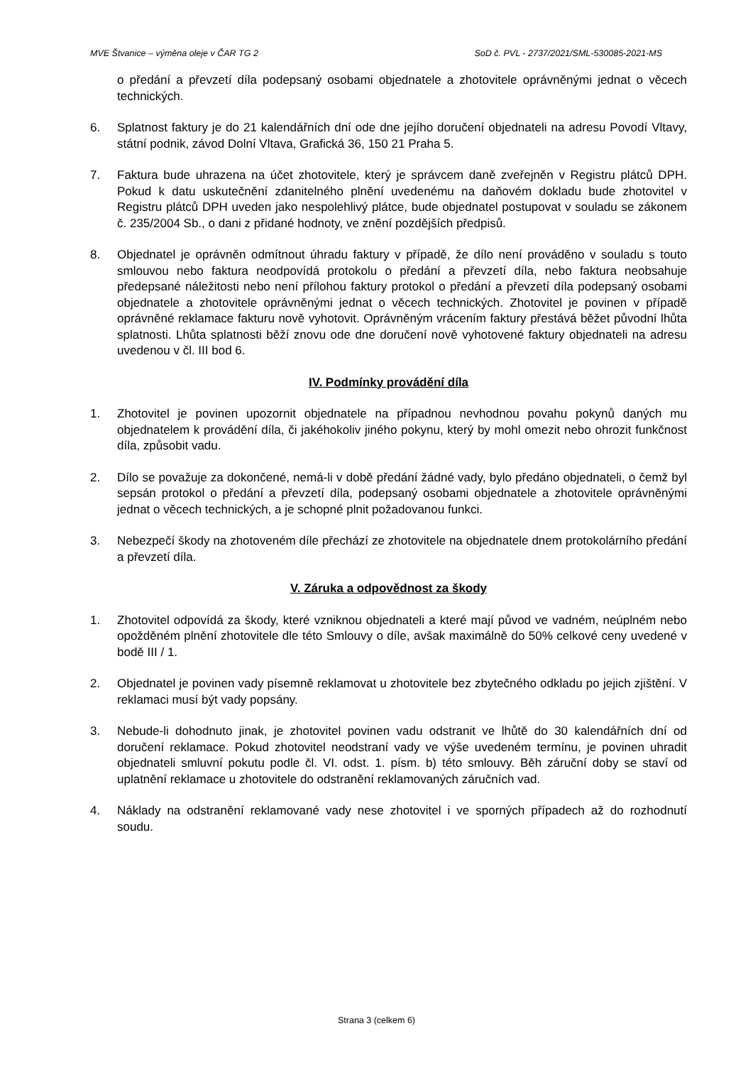MVE Štvanice – výměna oleje v ČAR TG 2 SoD č. PVL - 2737/2021/SML-530085-2021-MS
o předání a převzetí díla podepsaný osobami objednatele a zhotovitele oprávněnými jednat o věcech technických.
6. Splatnost faktury je do 21 kalendářních dní ode dne jejího doručení objednateli na adresu Povodí Vltavy, státní podnik, závod Dolní Vltava, Grafická 36, 150 21 Praha 5.
7. Faktura bude uhrazena na účet zhotovitele, který je správcem daně zveřejněn v Registru plátců DPH. Pokud k datu uskutečnění zdanitelného plnění uvedenému na daňovém dokladu bude zhotovitel v Registru plátců DPH uveden jako nespolehlivý plátce, bude objednatel postupovat v souladu se zákonem č. 235/2004 Sb., o dani z přidané hodnoty, ve znění pozdějších předpisů.
8. Objednatel je oprávněn odmítnout úhradu faktury v případě, že dílo není prováděno v souladu s touto smlouvou nebo faktura neodpovídá protokolu o předání a převzetí díla, nebo faktura neobsahuje předepsané náležitosti nebo není přílohou faktury protokol o předání a převzetí díla podepsaný osobami objednatele a zhotovitele oprávněnými jednat o věcech technických. Zhotovitel je povinen v případě oprávněné reklamace fakturu nově vyhotovit. Oprávněným vrácením faktury přestává běžet původní lhůta splatnosti. Lhůta splatnosti běží znovu ode dne doručení nově vyhotovené faktury objednateli na adresu uvedenou v čl. III bod 6.
IV. Podmínky provádění díla
1. Zhotovitel je povinen upozornit objednatele na případnou nevhodnou povahu pokynů daných mu objednatelem k provádění díla, či jakéhokoliv jiného pokynu, který by mohl omezit nebo ohrozit funkčnost díla, způsobit vadu.
2. Dílo se považuje za dokončené, nemá-li v době předání žádné vady, bylo předáno objednateli, o čemž byl sepsán protokol o předání a převzetí díla, podepsaný osobami objednatele a zhotovitele oprávněnými jednat o věcech technických, a je schopné plnit požadovanou funkci.
3. Nebezpečí škody na zhotoveném díle přechází ze zhotovitele na objednatele dnem protokolárního předání a převzetí díla.
V. Záruka a odpovědnost za škody
1. Zhotovitel odpovídá za škody, které vzniknou objednateli a které mají původ ve vadném, neúplném nebo opožděném plnění zhotovitele dle této Smlouvy o díle, avšak maximálně do 50% celkové ceny uvedené v bodě III / 1.
2. Objednatel je povinen vady písemně reklamovat u zhotovitele bez zbytečného odkladu po jejich zjištění. V reklamaci musí být vady popsány.
3. Nebude-li dohodnuto jinak, je zhotovitel povinen vadu odstranit ve lhůtě do 30 kalendářních dní od doručení reklamace. Pokud zhotovitel neodstraní vady ve výše uvedeném termínu, je povinen uhradit objednateli smluvní pokutu podle čl. VI. odst. 1. písm. b) této smlouvy. Běh záruční doby se staví od uplatnění reklamace u zhotovitele do odstranění reklamovaných záručních vad.
4. Náklady na odstranění reklamované vady nese zhotovitel i ve sporných případech až do rozhodnutí soudu.
Strana 3 (celkem 6)